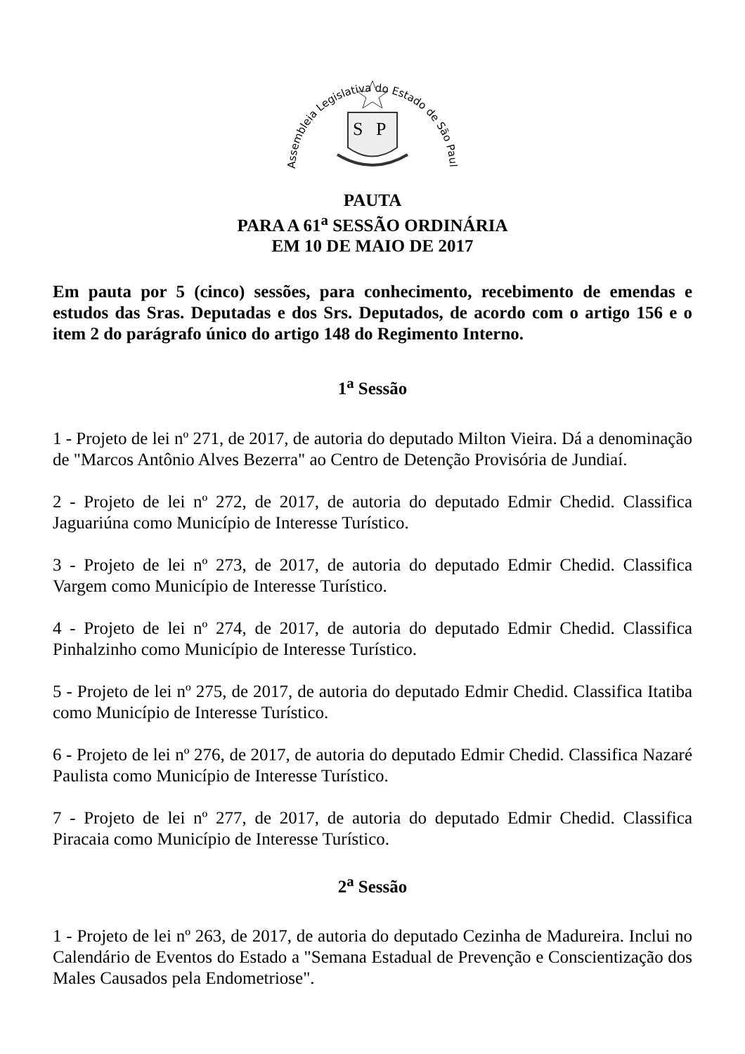Assembleia Legislativa do Estado de São Paulo
S
P
PAUTA
PARA A 61<sup>a</sup> SESSÃO ORDINÁRIA
EM 10 DE MAIO DE 2017
Em pauta por 5 (cinco) sessões, para conhecimento, recebimento de emendas e estudos das Sras. Deputadas e dos Srs. Deputados, de acordo com o artigo 156 e o item 2 do parágrafo único do artigo 148 do Regimento Interno.
1<sup>a</sup> Sessão
1 - Projeto de lei nº 271, de 2017, de autoria do deputado Milton Vieira. Dá a denominação de "Marcos Antônio Alves Bezerra" ao Centro de Detenção Provisória de Jundiaí.
2 - Projeto de lei nº 272, de 2017, de autoria do deputado Edmir Chedid. Classifica Jaguariúna como Município de Interesse Turístico.
3 - Projeto de lei nº 273, de 2017, de autoria do deputado Edmir Chedid. Classifica Vargem como Município de Interesse Turístico.
4 - Projeto de lei nº 274, de 2017, de autoria do deputado Edmir Chedid. Classifica Pinhalzinho como Município de Interesse Turístico.
5 - Projeto de lei nº 275, de 2017, de autoria do deputado Edmir Chedid. Classifica Itatiba como Município de Interesse Turístico.
6 - Projeto de lei nº 276, de 2017, de autoria do deputado Edmir Chedid. Classifica Nazaré Paulista como Município de Interesse Turístico.
7 - Projeto de lei nº 277, de 2017, de autoria do deputado Edmir Chedid. Classifica Piracaia como Município de Interesse Turístico.
2<sup>a</sup> Sessão
1 - Projeto de lei nº 263, de 2017, de autoria do deputado Cezinha de Madureira. Inclui no Calendário de Eventos do Estado a "Semana Estadual de Prevenção e Conscientização dos Males Causados pela Endometriose".